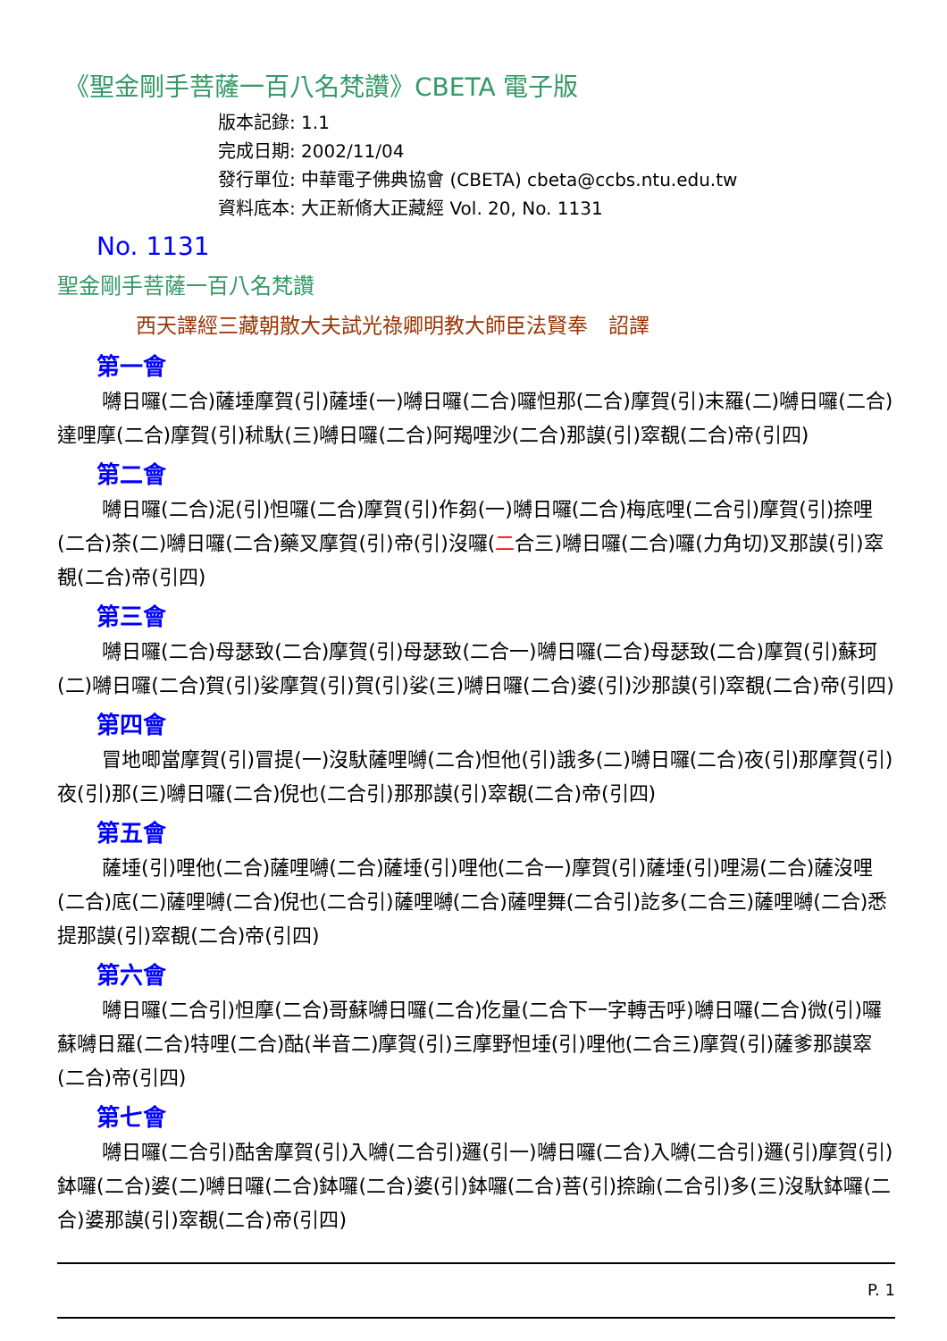《聖金剛手菩薩一百八名梵讚》CBETA 電子版
版本記錄: 1.1
完成日期: 2002/11/04
發行單位: 中華電子佛典協會 (CBETA) cbeta@ccbs.ntu.edu.tw
資料底本: 大正新脩大正藏經 Vol. 20, No. 1131
No. 1131
聖金剛手菩薩一百八名梵讚
西天譯經三藏朝散大夫試光祿卿明教大師臣法賢奉　詔譯
第一會
嚩日囉(二合)薩埵摩賀(引)薩埵(一)嚩日囉(二合)囉怛那(二合)摩賀(引)末羅(二)嚩日囉(二合)達哩摩(二合)摩賀(引)秫馱(三)嚩日囉(二合)阿羯哩沙(二合)那謨(引)窣覩(二合)帝(引四)
第二會
嚩日囉(二合)泥(引)怛囉(二合)摩賀(引)作芻(一)嚩日囉(二合)梅底哩(二合引)摩賀(引)捺哩(二合)荼(二)嚩日囉(二合)藥叉摩賀(引)帝(引)沒囉(二合三)嚩日囉(二合)囉(力角切)叉那謨(引)窣覩(二合)帝(引四)
第三會
嚩日囉(二合)母瑟致(二合)摩賀(引)母瑟致(二合一)嚩日囉(二合)母瑟致(二合)摩賀(引)蘇珂(二)嚩日囉(二合)賀(引)娑摩賀(引)賀(引)娑(三)嚩日囉(二合)婆(引)沙那謨(引)窣覩(二合)帝(引四)
第四會
冒地唧當摩賀(引)冒提(一)沒馱薩哩嚩(二合)怛他(引)誐多(二)嚩日囉(二合)夜(引)那摩賀(引)夜(引)那(三)嚩日囉(二合)倪也(二合引)那那謨(引)窣覩(二合)帝(引四)
第五會
薩埵(引)哩他(二合)薩哩嚩(二合)薩埵(引)哩他(二合一)摩賀(引)薩埵(引)哩湯(二合)薩沒哩(二合)底(二)薩哩嚩(二合)倪也(二合引)薩哩嚩(二合)薩哩舞(二合引)訖多(二合三)薩哩嚩(二合)悉提那謨(引)窣覩(二合)帝(引四)
第六會
嚩日囉(二合引)怛摩(二合)哥蘇嚩日囉(二合)仡量(二合下一字轉舌呼)嚩日囉(二合)微(引)囉蘇嚩日羅(二合)特哩(二合)酤(半音二)摩賀(引)三摩野怛埵(引)哩他(二合三)摩賀(引)薩爹那謨窣(二合)帝(引四)
第七會
嚩日囉(二合引)酤舍摩賀(引)入嚩(二合引)邏(引一)嚩日囉(二合)入嚩(二合引)邏(引)摩賀(引)鉢囉(二合)婆(二)嚩日囉(二合)鉢囉(二合)婆(引)鉢囉(二合)菩(引)捺踰(二合引)多(三)沒馱鉢囉(二合)婆那謨(引)窣覩(二合)帝(引四)
P. 1